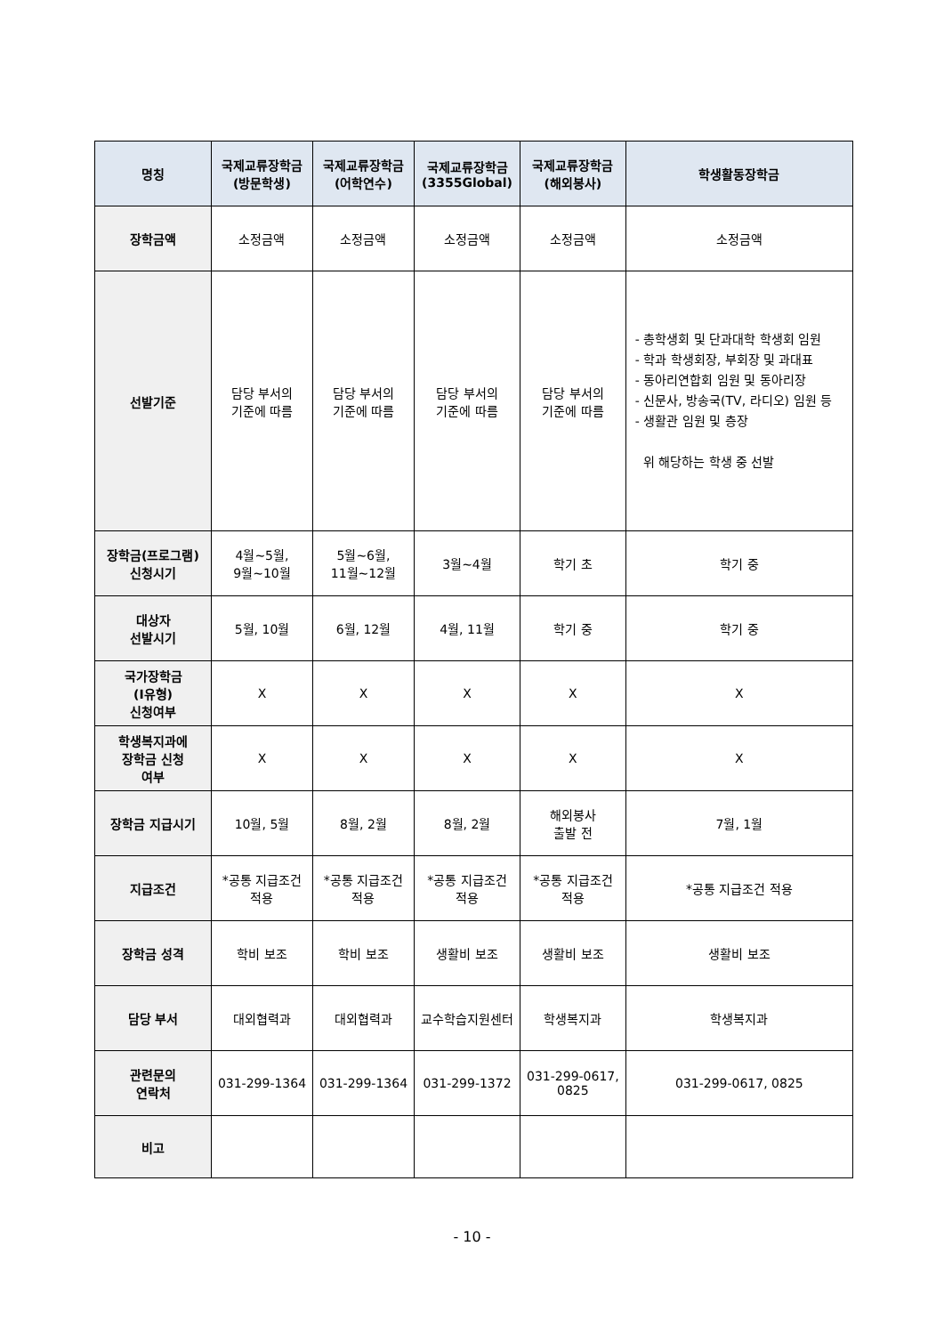| 명칭 | 국제교류장학금 (방문학생) | 국제교류장학금 (어학연수) | 국제교류장학금 (3355Global) | 국제교류장학금 (해외봉사) | 학생활동장학금 |
| --- | --- | --- | --- | --- | --- |
| 장학금액 | 소정금액 | 소정금액 | 소정금액 | 소정금액 | 소정금액 |
| 선발기준 | 담당 부서의 기준에 따름 | 담당 부서의 기준에 따름 | 담당 부서의 기준에 따름 | 담당 부서의 기준에 따름 | - 총학생회 및 단과대학 학생회 임원 - 학과 학생회장, 부회장 및 과대표 - 동아리연합회 임원 및 동아리장 - 신문사, 방송국(TV, 라디오) 임원 등 - 생활관 임원 및 층장 위 해당하는 학생 중 선발 |
| 장학금(프로그램) 신청시기 | 4월~5월, 9월~10월 | 5월~6월, 11월~12월 | 3월~4월 | 학기 초 | 학기 중 |
| 대상자 선발시기 | 5월, 10월 | 6월, 12월 | 4월, 11월 | 학기 중 | 학기 중 |
| 국가장학금 (Ⅰ유형) 신청여부 | X | X | X | X | X |
| 학생복지과에 장학금 신청 여부 | X | X | X | X | X |
| 장학금 지급시기 | 10월, 5월 | 8월, 2월 | 8월, 2월 | 해외봉사 출발 전 | 7월, 1월 |
| 지급조건 | *공통 지급조건 적용 | *공통 지급조건 적용 | *공통 지급조건 적용 | *공통 지급조건 적용 | *공통 지급조건 적용 |
| 장학금 성격 | 학비 보조 | 학비 보조 | 생활비 보조 | 생활비 보조 | 생활비 보조 |
| 담당 부서 | 대외협력과 | 대외협력과 | 교수학습지원센터 | 학생복지과 | 학생복지과 |
| 관련문의 연락처 | 031-299-1364 | 031-299-1364 | 031-299-1372 | 031-299-0617, 0825 | 031-299-0617, 0825 |
| 비고 | | | | | |
- 10 -